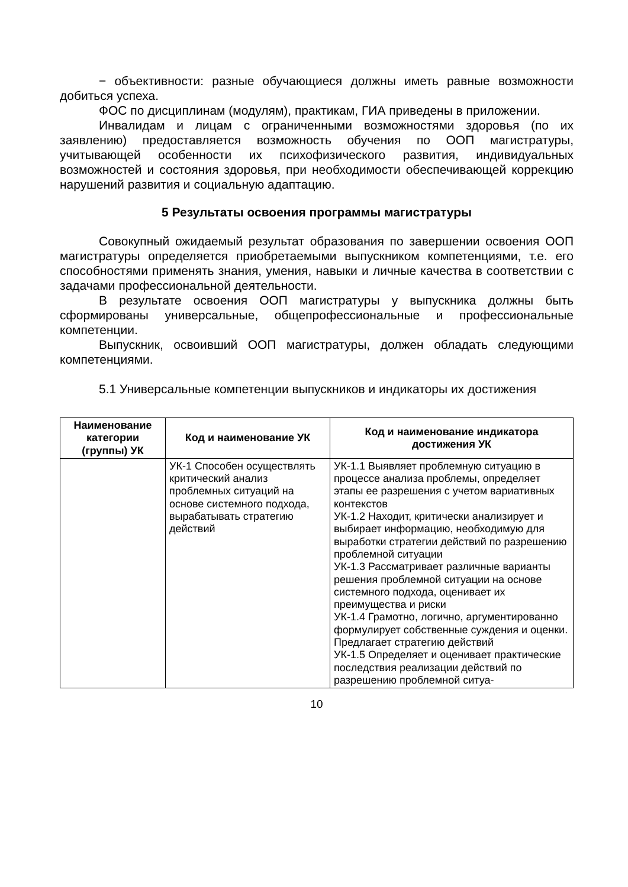− объективности: разные обучающиеся должны иметь равные возможности добиться успеха.
ФОС по дисциплинам (модулям), практикам, ГИА приведены в приложении.
Инвалидам и лицам с ограниченными возможностями здоровья (по их заявлению) предоставляется возможность обучения по ООП магистратуры, учитывающей особенности их психофизического развития, индивидуальных возможностей и состояния здоровья, при необходимости обеспечивающей коррекцию нарушений развития и социальную адаптацию.
5 Результаты освоения программы магистратуры
Совокупный ожидаемый результат образования по завершении освоения ООП магистратуры определяется приобретаемыми выпускником компетенциями, т.е. его способностями применять знания, умения, навыки и личные качества в соответствии с задачами профессиональной деятельности.
В результате освоения ООП магистратуры у выпускника должны быть сформированы универсальные, общепрофессиональные и профессиональные компетенции.
Выпускник, освоивший ООП магистратуры, должен обладать следующими компетенциями.
5.1 Универсальные компетенции выпускников и индикаторы их достижения
| Наименование категории (группы) УК | Код и наименование УК | Код и наименование индикатора достижения УК |
| --- | --- | --- |
| | УК-1 Способен осуществлять критический анализ проблемных ситуаций на основе системного подхода, вырабатывать стратегию действий | УК-1.1 Выявляет проблемную ситуацию в процессе анализа проблемы, определяет этапы ее разрешения с учетом вариативных контекстов УК-1.2 Находит, критически анализирует и выбирает информацию, необходимую для выработки стратегии действий по разрешению проблемной ситуации УК-1.3 Рассматривает различные варианты решения проблемной ситуации на основе системного подхода, оценивает их преимущества и риски УК-1.4 Грамотно, логично, аргументированно формулирует собственные суждения и оценки. Предлагает стратегию действий УК-1.5 Определяет и оценивает практические последствия реализации действий по разрешению проблемной ситуа- |
10